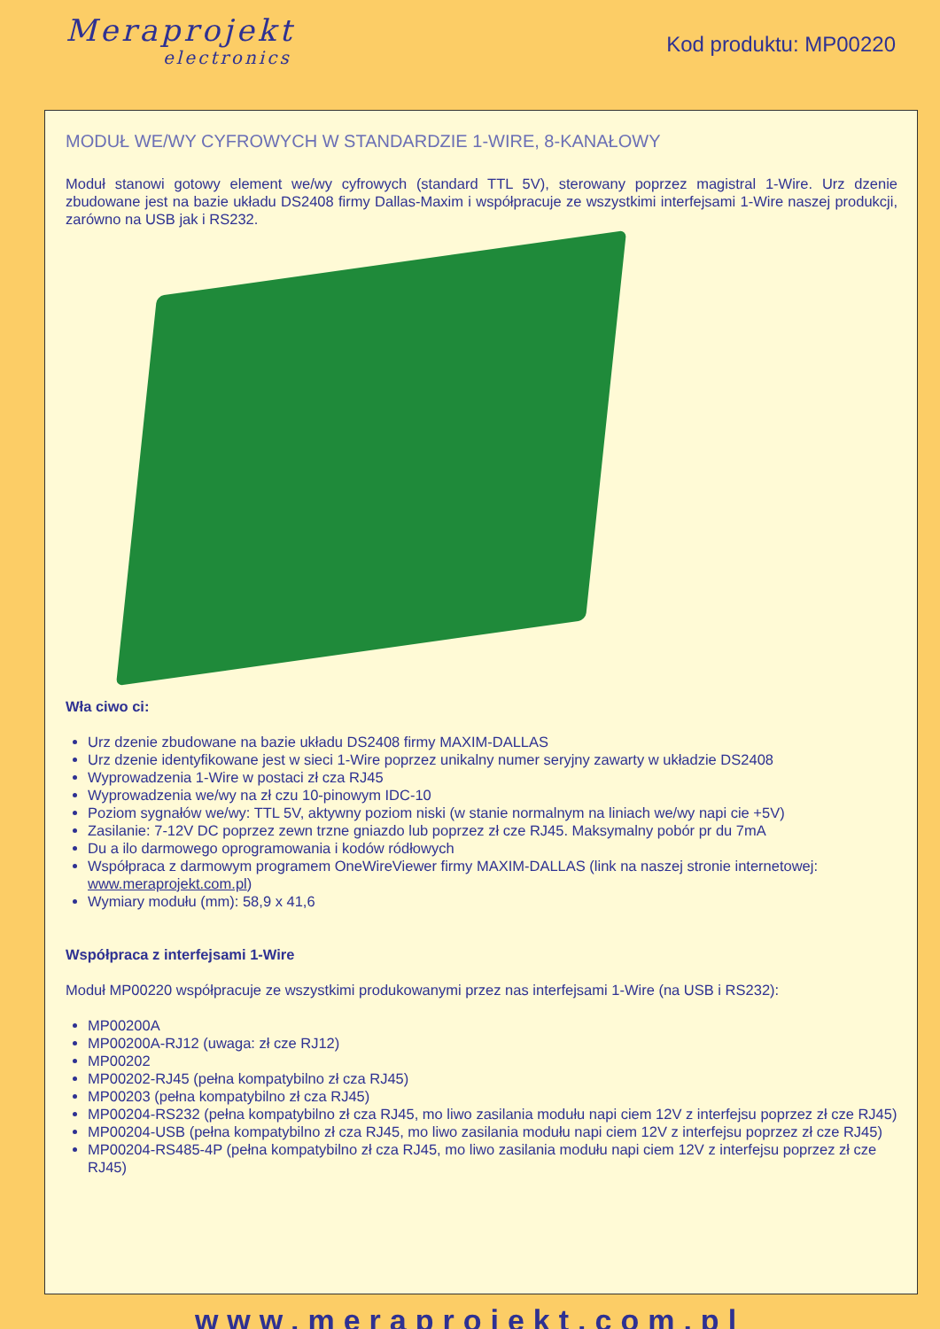Meraprojekt
electronics
Kod produktu: MP00220
MODUŁ WE/WY CYFROWYCH W STANDARDZIE 1-WIRE, 8-KANAŁOWY
Moduł stanowi gotowy element we/wy cyfrowych (standard TTL 5V), sterowany poprzez magistral 1-Wire. Urz dzenie zbudowane jest na bazie układu DS2408 firmy Dallas-Maxim i współpracuje ze wszystkimi interfejsami 1-Wire naszej produkcji, zarówno na USB jak i RS232.
Wła ciwo ci:
Urz dzenie zbudowane na bazie układu DS2408 firmy MAXIM-DALLAS
Urz dzenie identyfikowane jest w sieci 1-Wire poprzez unikalny numer seryjny zawarty w układzie DS2408
Wyprowadzenia 1-Wire w postaci zł cza RJ45
Wyprowadzenia we/wy na zł czu 10-pinowym IDC-10
Poziom sygnałów we/wy: TTL 5V, aktywny poziom niski (w stanie normalnym na liniach we/wy napi cie +5V)
Zasilanie: 7-12V DC poprzez zewn trzne gniazdo lub poprzez zł cze RJ45. Maksymalny pobór pr du 7mA
Du a ilo darmowego oprogramowania i kodów ródłowych
Współpraca z darmowym programem OneWireViewer firmy MAXIM-DALLAS (link na naszej stronie internetowej: www.meraprojekt.com.pl)
Wymiary modułu (mm): 58,9 x 41,6
Współpraca z interfejsami 1-Wire
Moduł MP00220 współpracuje ze wszystkimi produkowanymi przez nas interfejsami 1-Wire (na USB i RS232):
MP00200A
MP00200A-RJ12 (uwaga: zł cze RJ12)
MP00202
MP00202-RJ45 (pełna kompatybilno zł cza RJ45)
MP00203 (pełna kompatybilno zł cza RJ45)
MP00204-RS232 (pełna kompatybilno zł cza RJ45, mo liwo zasilania modułu napi ciem 12V z interfejsu poprzez zł cze RJ45)
MP00204-USB (pełna kompatybilno zł cza RJ45, mo liwo zasilania modułu napi ciem 12V z interfejsu poprzez zł cze RJ45)
MP00204-RS485-4P (pełna kompatybilno zł cza RJ45, mo liwo zasilania modułu napi ciem 12V z interfejsu poprzez zł cze RJ45)
www.meraprojekt.com.pl